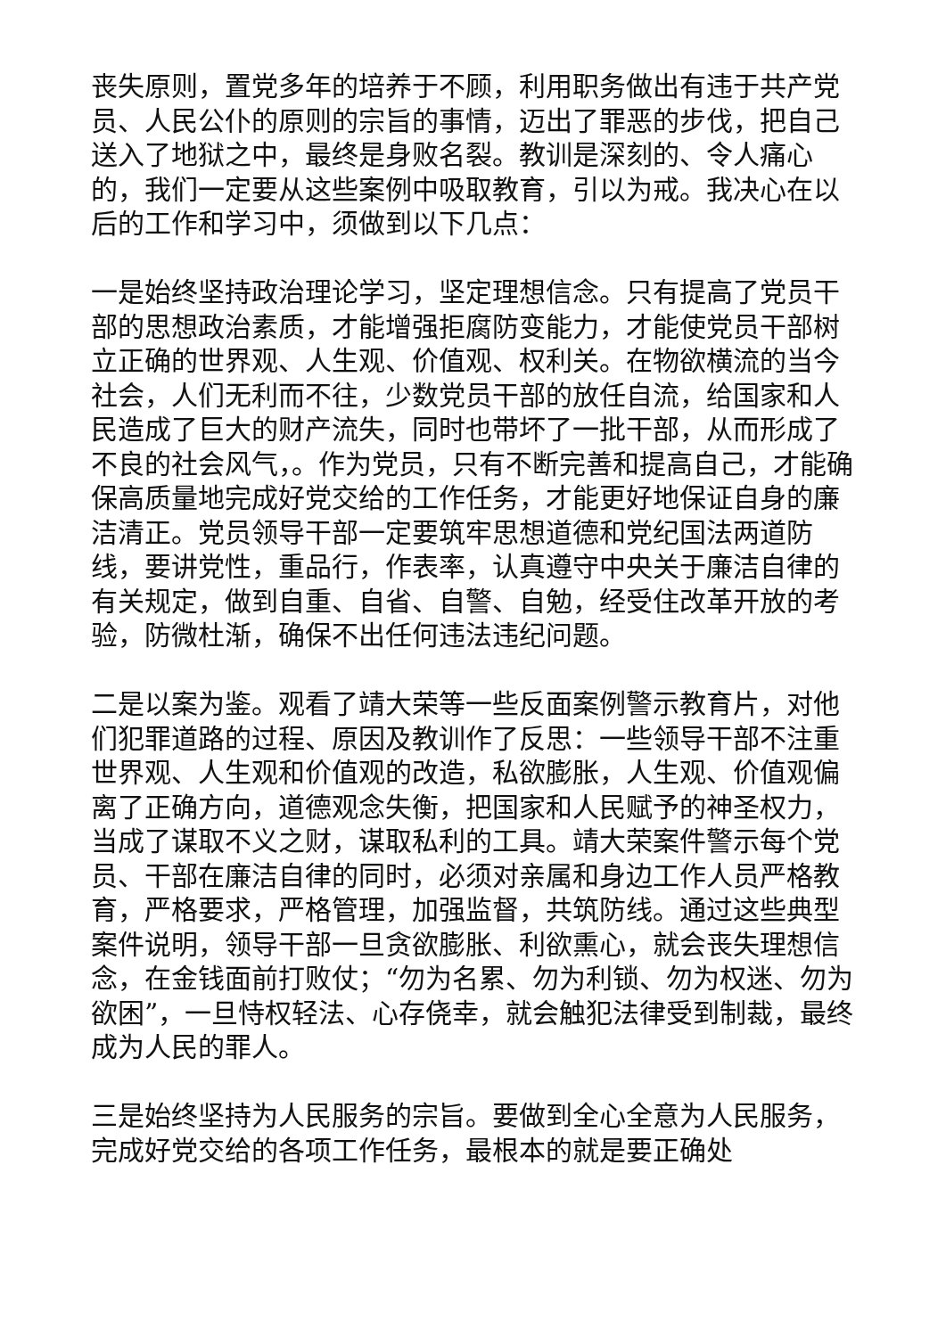丧失原则，置党多年的培养于不顾，利用职务做出有违于共产党员、人民公仆的原则的宗旨的事情，迈出了罪恶的步伐，把自己送入了地狱之中，最终是身败名裂。教训是深刻的、令人痛心的，我们一定要从这些案例中吸取教育，引以为戒。我决心在以后的工作和学习中，须做到以下几点：
一是始终坚持政治理论学习，坚定理想信念。只有提高了党员干部的思想政治素质，才能增强拒腐防变能力，才能使党员干部树立正确的世界观、人生观、价值观、权利关。在物欲横流的当今社会，人们无利而不往，少数党员干部的放任自流，给国家和人民造成了巨大的财产流失，同时也带坏了一批干部，从而形成了不良的社会风气，。作为党员，只有不断完善和提高自己，才能确保高质量地完成好党交给的工作任务，才能更好地保证自身的廉洁清正。党员领导干部一定要筑牢思想道德和党纪国法两道防线，要讲党性，重品行，作表率，认真遵守中央关于廉洁自律的有关规定，做到自重、自省、自警、自勉，经受住改革开放的考验，防微杜渐，确保不出任何违法违纪问题。
二是以案为鉴。观看了靖大荣等一些反面案例警示教育片，对他们犯罪道路的过程、原因及教训作了反思：一些领导干部不注重世界观、人生观和价值观的改造，私欲膨胀，人生观、价值观偏离了正确方向，道德观念失衡，把国家和人民赋予的神圣权力，当成了谋取不义之财，谋取私利的工具。靖大荣案件警示每个党员、干部在廉洁自律的同时，必须对亲属和身边工作人员严格教育，严格要求，严格管理，加强监督，共筑防线。通过这些典型案件说明，领导干部一旦贪欲膨胀、利欲熏心，就会丧失理想信念，在金钱面前打败仗；“勿为名累、勿为利锁、勿为权迷、勿为欲困”，一旦恃权轻法、心存侥幸，就会触犯法律受到制裁，最终成为人民的罪人。
三是始终坚持为人民服务的宗旨。要做到全心全意为人民服务，完成好党交给的各项工作任务，最根本的就是要正确处